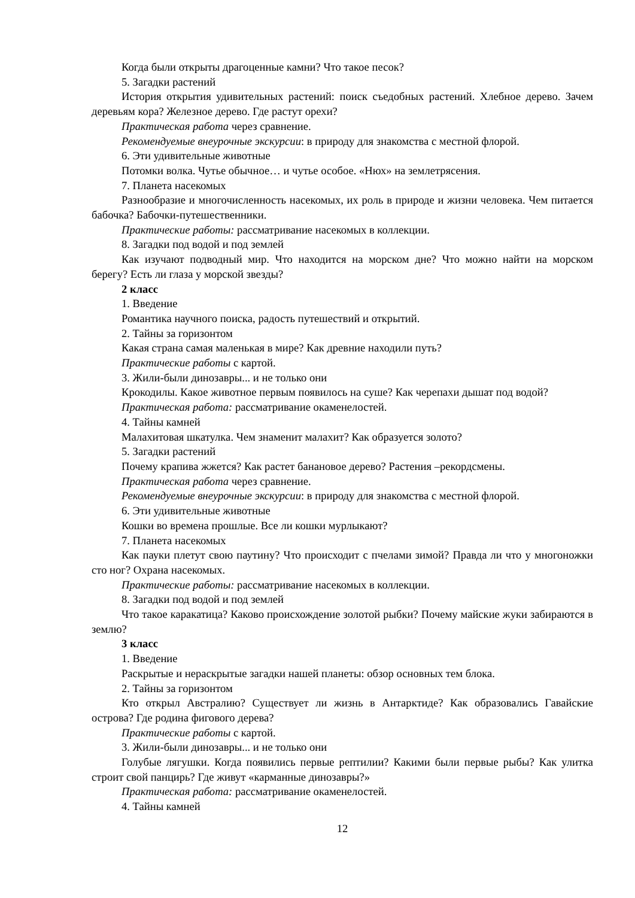Когда были открыты драгоценные камни? Что такое песок?
5. Загадки растений
История открытия удивительных растений: поиск съедобных растений. Хлебное дерево. Зачем деревьям кора? Железное дерево. Где растут орехи?
Практическая работа через сравнение.
Рекомендуемые внеурочные экскурсии: в природу для знакомства с местной флорой.
6. Эти удивительные животные
Потомки волка. Чутье обычное… и чутье особое. «Нюх» на землетрясения.
7. Планета насекомых
Разнообразие и многочисленность насекомых, их роль в природе и жизни человека. Чем питается бабочка? Бабочки-путешественники.
Практические работы: рассматривание насекомых в коллекции.
8. Загадки под водой и под землей
Как изучают подводный мир. Что находится на морском дне? Что можно найти на морском берегу? Есть ли глаза у морской звезды?
2 класс
1. Введение
Романтика научного поиска, радость путешествий и открытий.
2. Тайны за горизонтом
Какая страна самая маленькая в мире? Как древние находили путь?
Практические работы с картой.
3. Жили-были динозавры... и не только они
Крокодилы. Какое животное первым появилось на суше? Как черепахи дышат под водой?
Практическая работа: рассматривание окаменелостей.
4. Тайны камней
Малахитовая шкатулка. Чем знаменит малахит? Как образуется золото?
5. Загадки растений
Почему крапива жжется? Как растет банановое дерево? Растения –рекордсмены.
Практическая работа через сравнение.
Рекомендуемые внеурочные экскурсии: в природу для знакомства с местной флорой.
6. Эти удивительные животные
Кошки во времена прошлые. Все ли кошки мурлыкают?
7. Планета насекомых
Как пауки плетут свою паутину? Что происходит с пчелами зимой? Правда ли что у многоножки сто ног? Охрана насекомых.
Практические работы: рассматривание насекомых в коллекции.
8. Загадки под водой и под землей
Что такое каракатица? Каково происхождение золотой рыбки? Почему майские жуки забираются в землю?
3 класс
1. Введение
Раскрытые и нераскрытые загадки нашей планеты: обзор основных тем блока.
2. Тайны за горизонтом
Кто открыл Австралию? Существует ли жизнь в Антарктиде? Как образовались Гавайские острова? Где родина фигового дерева?
Практические работы с картой.
3. Жили-были динозавры... и не только они
Голубые лягушки. Когда появились первые рептилии? Какими были первые рыбы? Как улитка строит свой панцирь? Где живут «карманные динозавры?»
Практическая работа: рассматривание окаменелостей.
4. Тайны камней
12